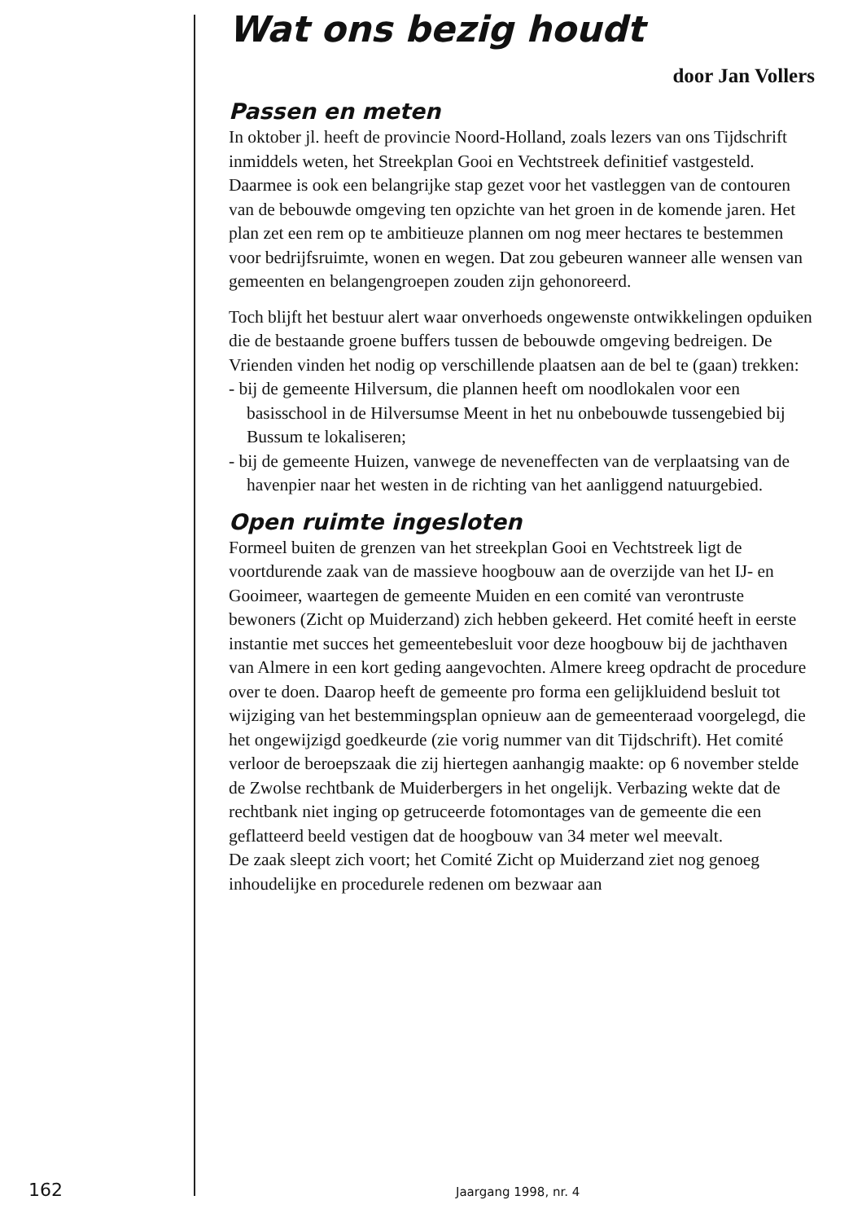Wat ons bezig houdt
door Jan Vollers
Passen en meten
In oktober jl. heeft de provincie Noord-Holland, zoals lezers van ons Tijdschrift inmiddels weten, het Streekplan Gooi en Vechtstreek definitief vastgesteld. Daarmee is ook een belangrijke stap gezet voor het vastleggen van de contouren van de bebouwde omgeving ten opzichte van het groen in de komende jaren. Het plan zet een rem op te ambitieuze plannen om nog meer hectares te bestemmen voor bedrijfsruimte, wonen en wegen. Dat zou gebeuren wanneer alle wensen van gemeenten en belangengroepen zouden zijn gehonoreerd.
Toch blijft het bestuur alert waar onverhoeds ongewenste ontwikkelingen opduiken die de bestaande groene buffers tussen de bebouwde omgeving bedreigen. De Vrienden vinden het nodig op verschillende plaatsen aan de bel te (gaan) trekken:
- bij de gemeente Hilversum, die plannen heeft om noodlokalen voor een basisschool in de Hilversumse Meent in het nu onbebouwde tussengebied bij Bussum te lokaliseren;
- bij de gemeente Huizen, vanwege de neveneffecten van de verplaatsing van de havenpier naar het westen in de richting van het aanliggend natuurgebied.
Open ruimte ingesloten
Formeel buiten de grenzen van het streekplan Gooi en Vechtstreek ligt de voortdurende zaak van de massieve hoogbouw aan de overzijde van het IJ- en Gooimeer, waartegen de gemeente Muiden en een comité van verontruste bewoners (Zicht op Muiderzand) zich hebben gekeerd. Het comité heeft in eerste instantie met succes het gemeentebesluit voor deze hoogbouw bij de jachthaven van Almere in een kort geding aangevochten. Almere kreeg opdracht de procedure over te doen. Daarop heeft de gemeente pro forma een gelijkluidend besluit tot wijziging van het bestemmingsplan opnieuw aan de gemeenteraad voorgelegd, die het ongewijzigd goedkeurde (zie vorig nummer van dit Tijdschrift). Het comité verloor de beroepszaak die zij hiertegen aanhangig maakte: op 6 november stelde de Zwolse rechtbank de Muiderbergers in het ongelijk. Verbazing wekte dat de rechtbank niet inging op getruceerde fotomontages van de gemeente die een geflatteerd beeld vestigen dat de hoogbouw van 34 meter wel meevalt.
De zaak sleept zich voort; het Comité Zicht op Muiderzand ziet nog genoeg inhoudelijke en procedurele redenen om bezwaar aan
162 Jaargang 1998, nr. 4